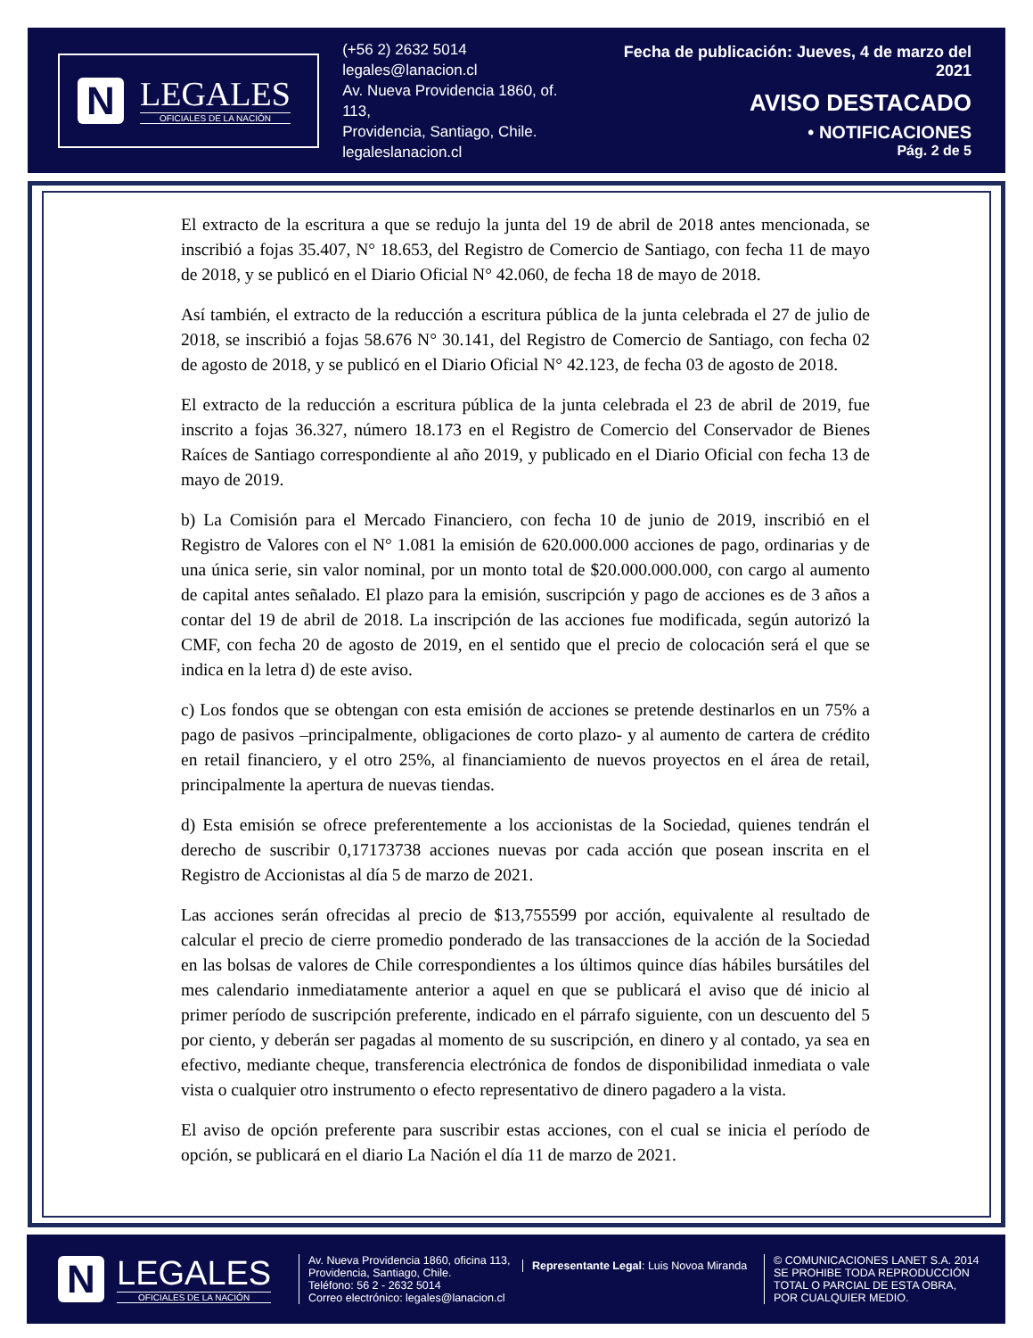N
LEGALES
OFICIALES DE LA NACIÓN
(+56 2) 2632 5014
legales@lanacion.cl
Av. Nueva Providencia 1860, of. 113,
Providencia, Santiago, Chile.
legaleslanacion.cl
Fecha de publicación: Jueves, 4 de marzo del 2021
AVISO DESTACADO
• NOTIFICACIONES
Pág. 2 de 5
El extracto de la escritura a que se redujo la junta del 19 de abril de 2018 antes mencionada, se inscribió a fojas 35.407, N° 18.653, del Registro de Comercio de Santiago, con fecha 11 de mayo de 2018, y se publicó en el Diario Oficial N° 42.060, de fecha 18 de mayo de 2018.
Así también, el extracto de la reducción a escritura pública de la junta celebrada el 27 de julio de 2018, se inscribió a fojas 58.676 N° 30.141, del Registro de Comercio de Santiago, con fecha 02 de agosto de 2018, y se publicó en el Diario Oficial N° 42.123, de fecha 03 de agosto de 2018.
El extracto de la reducción a escritura pública de la junta celebrada el 23 de abril de 2019, fue inscrito a fojas 36.327, número 18.173 en el Registro de Comercio del Conservador de Bienes Raíces de Santiago correspondiente al año 2019, y publicado en el Diario Oficial con fecha 13 de mayo de 2019.
b) La Comisión para el Mercado Financiero, con fecha 10 de junio de 2019, inscribió en el Registro de Valores con el N° 1.081 la emisión de 620.000.000 acciones de pago, ordinarias y de una única serie, sin valor nominal, por un monto total de $20.000.000.000, con cargo al aumento de capital antes señalado. El plazo para la emisión, suscripción y pago de acciones es de 3 años a contar del 19 de abril de 2018. La inscripción de las acciones fue modificada, según autorizó la CMF, con fecha 20 de agosto de 2019, en el sentido que el precio de colocación será el que se indica en la letra d) de este aviso.
c) Los fondos que se obtengan con esta emisión de acciones se pretende destinarlos en un 75% a pago de pasivos –principalmente, obligaciones de corto plazo- y al aumento de cartera de crédito en retail financiero, y el otro 25%, al financiamiento de nuevos proyectos en el área de retail, principalmente la apertura de nuevas tiendas.
d) Esta emisión se ofrece preferentemente a los accionistas de la Sociedad, quienes tendrán el derecho de suscribir 0,17173738 acciones nuevas por cada acción que posean inscrita en el Registro de Accionistas al día 5 de marzo de 2021.
Las acciones serán ofrecidas al precio de $13,755599 por acción, equivalente al resultado de calcular el precio de cierre promedio ponderado de las transacciones de la acción de la Sociedad en las bolsas de valores de Chile correspondientes a los últimos quince días hábiles bursátiles del mes calendario inmediatamente anterior a aquel en que se publicará el aviso que dé inicio al primer período de suscripción preferente, indicado en el párrafo siguiente, con un descuento del 5 por ciento, y deberán ser pagadas al momento de su suscripción, en dinero y al contado, ya sea en efectivo, mediante cheque, transferencia electrónica de fondos de disponibilidad inmediata o vale vista o cualquier otro instrumento o efecto representativo de dinero pagadero a la vista.
El aviso de opción preferente para suscribir estas acciones, con el cual se inicia el período de opción, se publicará en el diario La Nación el día 11 de marzo de 2021.
N
LEGALES
OFICIALES DE LA NACIÓN
Av. Nueva Providencia 1860, oficina 113,
Providencia, Santiago, Chile.
Teléfono: 56 2 - 2632 5014
Correo electrónico: legales@lanacion.cl
Representante Legal: Luis Novoa Miranda
© COMUNICACIONES LANET S.A. 2014
SE PROHIBE TODA REPRODUCCIÓN
TOTAL O PARCIAL DE ESTA OBRA,
POR CUALQUIER MEDIO.